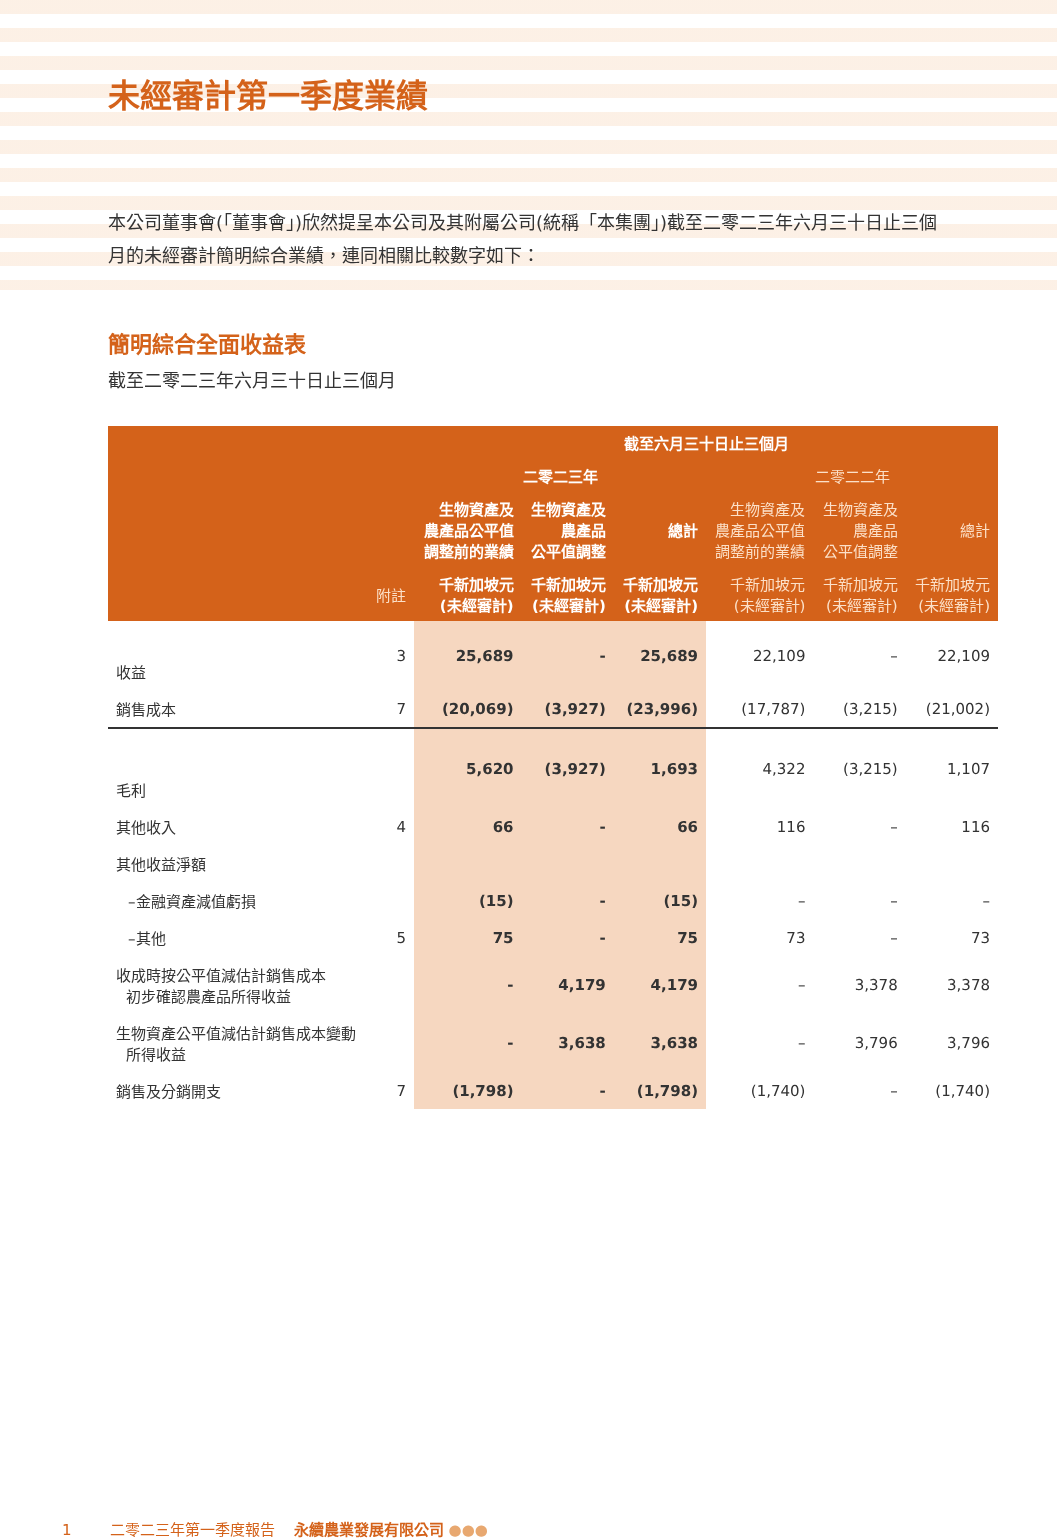未經審計第一季度業績
本公司董事會(「董事會」)欣然提呈本公司及其附屬公司(統稱「本集團」)截至二零二三年六月三十日止三個月的未經審計簡明綜合業績，連同相關比較數字如下：
簡明綜合全面收益表
截至二零二三年六月三十日止三個月
| | | 截至六月三十日止三個月 | | | | | |
| --- | --- | --- | --- | --- | --- | --- | --- |
| | | 二零二三年 | | | 二零二二年 | | |
| | | 生物資產及 農產品公平值 調整前的業績 | 生物資產及 農產品 公平值調整 | 總計 | 生物資產及 農產品公平值 調整前的業績 | 生物資產及 農產品 公平值調整 | 總計 |
| | 附註 | 千新加坡元 (未經審計) | 千新加坡元 (未經審計) | 千新加坡元 (未經審計) | 千新加坡元 (未經審計) | 千新加坡元 (未經審計) | 千新加坡元 (未經審計) |
| 收益 | 3 | 25,689 | - | 25,689 | 22,109 | – | 22,109 |
| 銷售成本 | 7 | (20,069) | (3,927) | (23,996) | (17,787) | (3,215) | (21,002) |
| 毛利 | | 5,620 | (3,927) | 1,693 | 4,322 | (3,215) | 1,107 |
| 其他收入 | 4 | 66 | - | 66 | 116 | – | 116 |
| 其他收益淨額 | | | | | | | |
| –金融資產減值虧損 | | (15) | - | (15) | – | – | – |
| –其他 | 5 | 75 | - | 75 | 73 | – | 73 |
| 收成時按公平值減估計銷售成本 初步確認農產品所得收益 | | - | 4,179 | 4,179 | – | 3,378 | 3,378 |
| 生物資產公平值減估計銷售成本變動 所得收益 | | - | 3,638 | 3,638 | – | 3,796 | 3,796 |
| 銷售及分銷開支 | 7 | (1,798) | - | (1,798) | (1,740) | – | (1,740) |
1 二零二三年第一季度報告 永續農業發展有限公司 ●●●